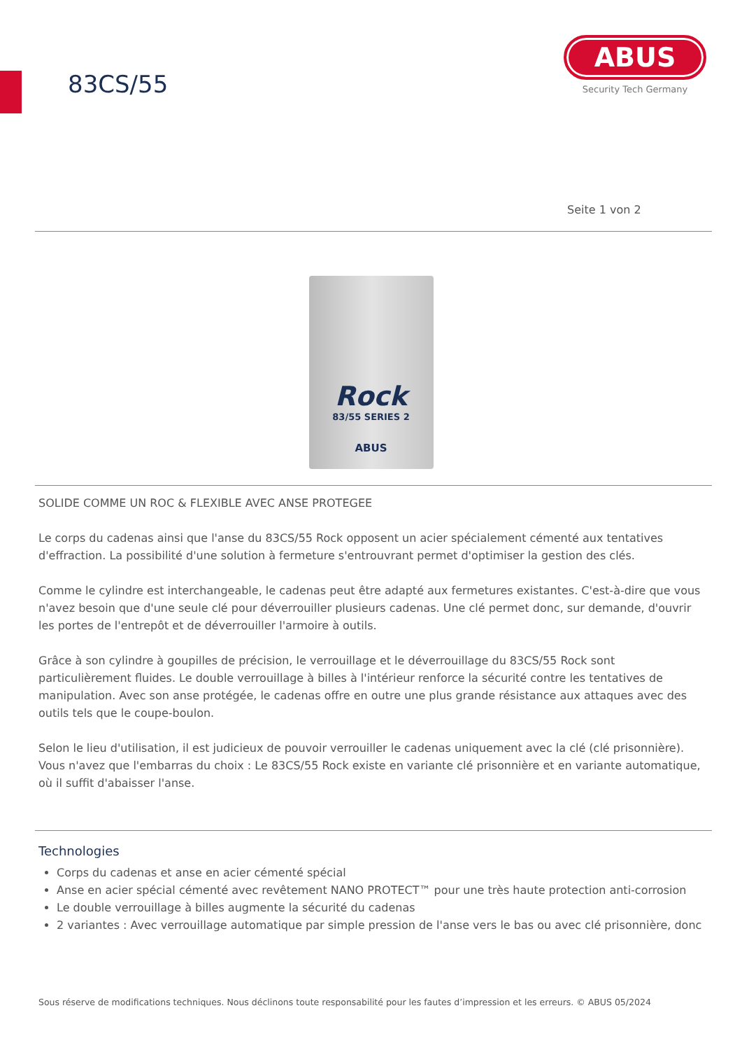83CS/55
ABUS
Security Tech Germany
Seite 1 von 2
Rock
83/55 SERIES 2
ABUS
SOLIDE COMME UN ROC & FLEXIBLE AVEC ANSE PROTEGEE
Le corps du cadenas ainsi que l'anse du 83CS/55 Rock opposent un acier spécialement cémenté aux tentatives d'effraction. La possibilité d'une solution à fermeture s'entrouvrant permet d'optimiser la gestion des clés.
Comme le cylindre est interchangeable, le cadenas peut être adapté aux fermetures existantes. C'est-à-dire que vous n'avez besoin que d'une seule clé pour déverrouiller plusieurs cadenas. Une clé permet donc, sur demande, d'ouvrir les portes de l'entrepôt et de déverrouiller l'armoire à outils.
Grâce à son cylindre à goupilles de précision, le verrouillage et le déverrouillage du 83CS/55 Rock sont particulièrement fluides. Le double verrouillage à billes à l'intérieur renforce la sécurité contre les tentatives de manipulation. Avec son anse protégée, le cadenas offre en outre une plus grande résistance aux attaques avec des outils tels que le coupe-boulon.
Selon le lieu d'utilisation, il est judicieux de pouvoir verrouiller le cadenas uniquement avec la clé (clé prisonnière). Vous n'avez que l'embarras du choix : Le 83CS/55 Rock existe en variante clé prisonnière et en variante automatique, où il suffit d'abaisser l'anse.
Technologies
Corps du cadenas et anse en acier cémenté spécial
Anse en acier spécial cémenté avec revêtement NANO PROTECT™ pour une très haute protection anti-corrosion
Le double verrouillage à billes augmente la sécurité du cadenas
2 variantes : Avec verrouillage automatique par simple pression de l'anse vers le bas ou avec clé prisonnière, donc
Sous réserve de modifications techniques. Nous déclinons toute responsabilité pour les fautes d’impression et les erreurs. © ABUS 05/2024